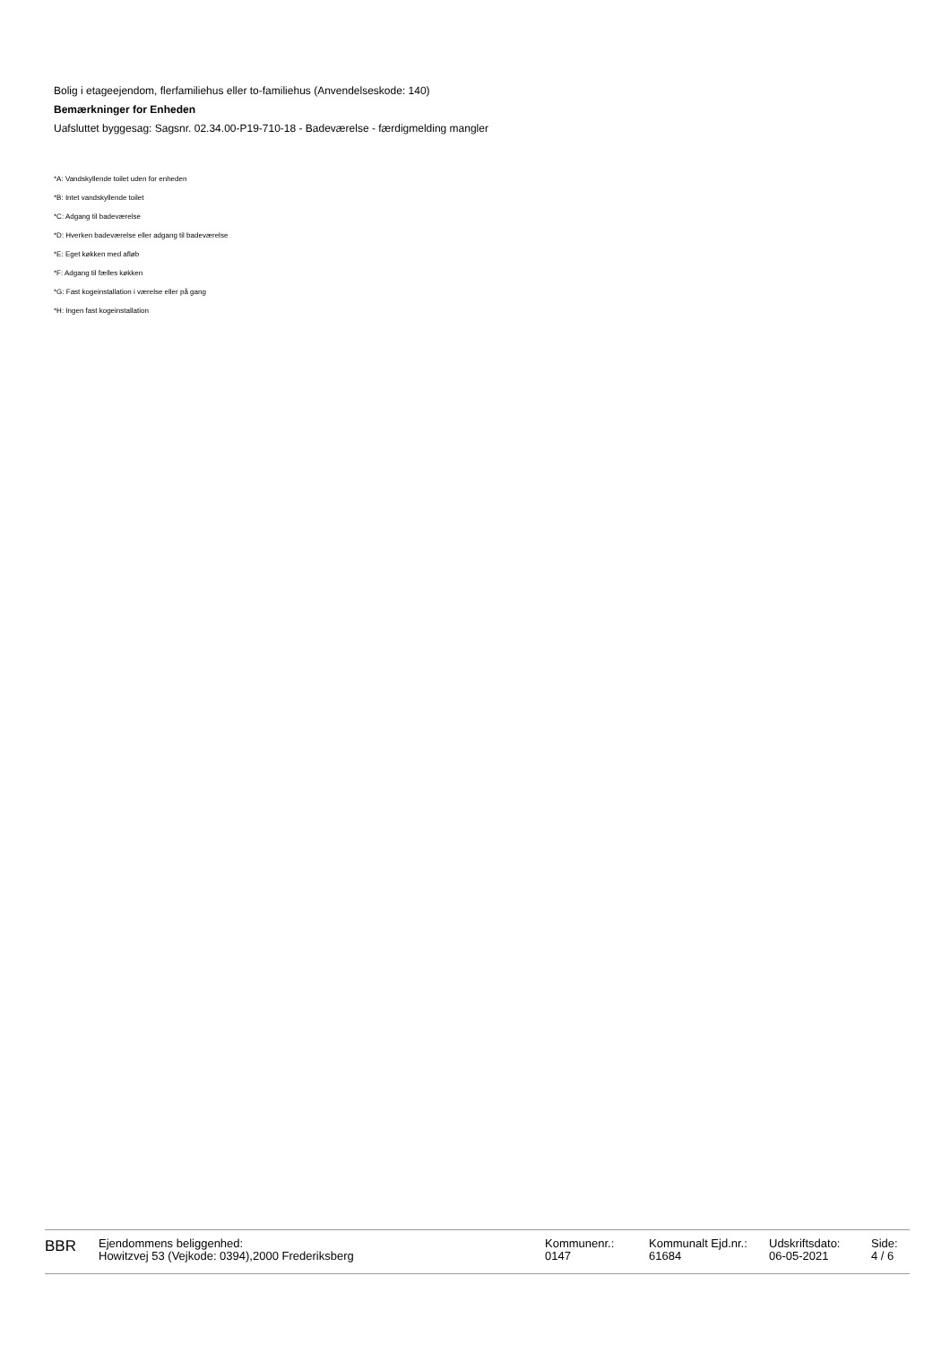Bolig i etageejendom, flerfamiliehus eller to-familiehus (Anvendelseskode: 140)
Bemærkninger for Enheden
Uafsluttet byggesag: Sagsnr. 02.34.00-P19-710-18 - Badeværelse - færdigmelding mangler
*A: Vandskyllende toilet uden for enheden
*B: Intet vandskyllende toilet
*C: Adgang til badeværelse
*D: Hverken badeværelse eller adgang til badeværelse
*E: Eget køkken med afløb
*F: Adgang til fælles køkken
*G: Fast kogeinstallation i værelse eller på gang
*H: Ingen fast kogeinstallation
BBR
Ejendommens beliggenhed:
Howitzvej 53 (Vejkode: 0394),2000 Frederiksberg
Kommunenr.:
0147
Kommunalt Ejd.nr.:
61684
Udskriftsdato:
06-05-2021
Side:
4 / 6